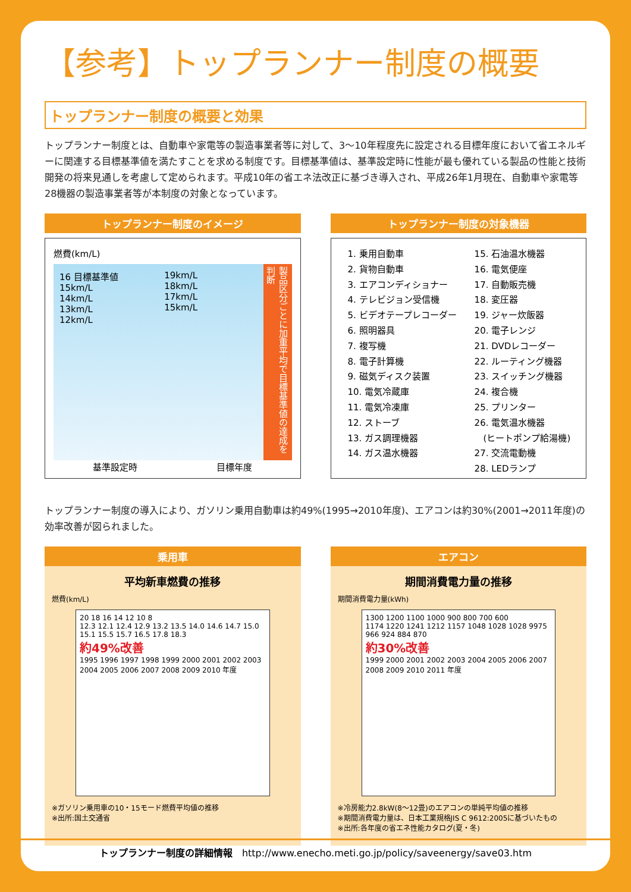【参考】トップランナー制度の概要
トップランナー制度の概要と効果
トップランナー制度とは、自動車や家電等の製造事業者等に対して、3〜10年程度先に設定される目標年度において省エネルギーに関連する目標基準値を満たすことを求める制度です。目標基準値は、基準設定時に性能が最も優れている製品の性能と技術開発の将来見通しを考慮して定められます。平成10年の省エネ法改正に基づき導入され、平成26年1月現在、自動車や家電等28機器の製造事業者等が本制度の対象となっています。
トップランナー制度のイメージ
燃費(km/L)
16 目標基準値
15km/L
14km/L
13km/L
12km/L
19km/L
18km/L
17km/L
15km/L
製品区分ごとに加重平均で目標基準値の達成を判断
基準設定時 目標年度
トップランナー制度の対象機器
1. 乗用自動車
2. 貨物自動車
3. エアコンディショナー
4. テレビジョン受信機
5. ビデオテープレコーダー
6. 照明器具
7. 複写機
8. 電子計算機
9. 磁気ディスク装置
10. 電気冷蔵庫
11. 電気冷凍庫
12. ストーブ
13. ガス調理機器
14. ガス温水機器
15. 石油温水機器
16. 電気便座
17. 自動販売機
18. 変圧器
19. ジャー炊飯器
20. 電子レンジ
21. DVDレコーダー
22. ルーティング機器
23. スイッチング機器
24. 複合機
25. プリンター
26. 電気温水機器
　(ヒートポンプ給湯機)
27. 交流電動機
28. LEDランプ
トップランナー制度の導入により、ガソリン乗用自動車は約49%(1995→2010年度)、エアコンは約30%(2001→2011年度)の効率改善が図られました。
乗用車
平均新車燃費の推移
燃費(km/L)
20 18 16 14 12 10 8
12.3 12.1 12.4 12.9 13.2 13.5 14.0 14.6 14.7 15.0 15.1 15.5 15.7 16.5 17.8 18.3
約49%改善
1995 1996 1997 1998 1999 2000 2001 2002 2003 2004 2005 2006 2007 2008 2009 2010 年度
※ガソリン乗用車の10・15モード燃費平均値の推移
※出所:国土交通省
エアコン
期間消費電力量の推移
期間消費電力量(kWh)
1300 1200 1100 1000 900 800 700 600
1174 1220 1241 1212 1157 1048 1028 1028 9975 966 924 884 870
約30%改善
1999 2000 2001 2002 2003 2004 2005 2006 2007 2008 2009 2010 2011 年度
※冷房能力2.8kW(8〜12畳)のエアコンの単純平均値の推移
※期間消費電力量は、日本工業規格JIS C 9612:2005に基づいたもの
※出所:各年度の省エネ性能カタログ(夏・冬)
トップランナー制度の詳細情報　http://www.enecho.meti.go.jp/policy/saveenergy/save03.htm